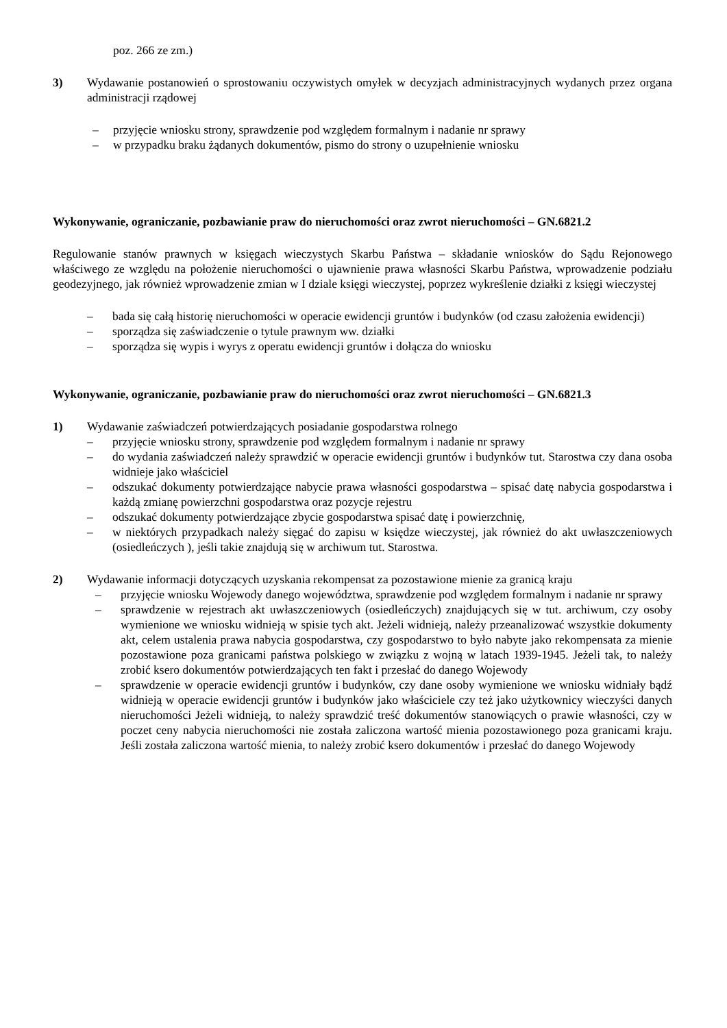poz. 266 ze zm.)
3) Wydawanie postanowień o sprostowaniu oczywistych omyłek w decyzjach administracyjnych wydanych przez organa administracji rządowej
– przyjęcie wniosku strony, sprawdzenie pod względem formalnym i nadanie nr sprawy
– w przypadku braku żądanych dokumentów, pismo do strony o uzupełnienie wniosku
Wykonywanie, ograniczanie, pozbawianie praw do nieruchomości oraz zwrot nieruchomości – GN.6821.2
Regulowanie stanów prawnych w księgach wieczystych Skarbu Państwa – składanie wniosków do Sądu Rejonowego właściwego ze względu na położenie nieruchomości o ujawnienie prawa własności Skarbu Państwa, wprowadzenie podziału geodezyjnego, jak również wprowadzenie zmian w I dziale księgi wieczystej, poprzez wykreślenie działki z księgi wieczystej
– bada się całą historię nieruchomości w operacie ewidencji gruntów i budynków (od czasu założenia ewidencji)
– sporządza się zaświadczenie o tytule prawnym ww. działki
– sporządza się wypis i wyrys z operatu ewidencji gruntów i dołącza do wniosku
Wykonywanie, ograniczanie, pozbawianie praw do nieruchomości oraz zwrot nieruchomości – GN.6821.3
1) Wydawanie zaświadczeń potwierdzających posiadanie gospodarstwa rolnego
– przyjęcie wniosku strony, sprawdzenie pod względem formalnym i nadanie nr sprawy
– do wydania zaświadczeń należy sprawdzić w operacie ewidencji gruntów i budynków tut. Starostwa czy dana osoba widnieje jako właściciel
– odszukać dokumenty potwierdzające nabycie prawa własności gospodarstwa – spisać datę nabycia gospodarstwa i każdą zmianę powierzchni gospodarstwa oraz pozycje rejestru
– odszukać dokumenty potwierdzające zbycie gospodarstwa spisać datę i powierzchnię,
– w niektórych przypadkach należy sięgać do zapisu w księdze wieczystej, jak również do akt uwłaszczeniowych (osiedleńczych ), jeśli takie znajdują się w archiwum tut. Starostwa.
2) Wydawanie informacji dotyczących uzyskania rekompensat za pozostawione mienie za granicą kraju
– przyjęcie wniosku Wojewody danego województwa, sprawdzenie pod względem formalnym i nadanie nr sprawy
– sprawdzenie w rejestrach akt uwłaszczeniowych (osiedleńczych) znajdujących się w tut. archiwum, czy osoby wymienione we wniosku widnieją w spisie tych akt. Jeżeli widnieją, należy przeanalizować wszystkie dokumenty akt, celem ustalenia prawa nabycia gospodarstwa, czy gospodarstwo to było nabyte jako rekompensata za mienie pozostawione poza granicami państwa polskiego w związku z wojną w latach 1939-1945. Jeżeli tak, to należy zrobić ksero dokumentów potwierdzających ten fakt i przesłać do danego Wojewody
– sprawdzenie w operacie ewidencji gruntów i budynków, czy dane osoby wymienione we wniosku widniały bądź widnieją w operacie ewidencji gruntów i budynków jako właściciele czy też jako użytkownicy wieczyści danych nieruchomości Jeżeli widnieją, to należy sprawdzić treść dokumentów stanowiących o prawie własności, czy w poczet ceny nabycia nieruchomości nie została zaliczona wartość mienia pozostawionego poza granicami kraju. Jeśli została zaliczona wartość mienia, to należy zrobić ksero dokumentów i przesłać do danego Wojewody